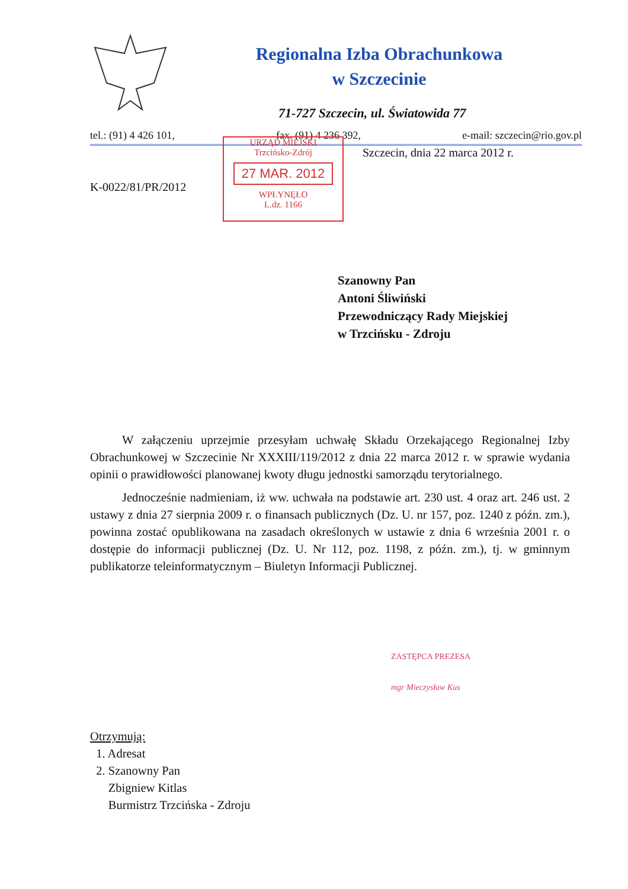Regionalna Izba Obrachunkowa
w Szczecinie
71-727 Szczecin, ul. Światowida 77
tel.: (91) 4 426 101, fax. (91) 4 236 392, e-mail: szczecin@rio.gov.pl
URZĄD MIEJSKI
Trzcińsko-Zdrój
27 MAR. 2012
WPŁYNĘŁO
L.dz. 1166
Szczecin, dnia 22 marca 2012 r.
K-0022/81/PR/2012
Szanowny Pan
Antoni Śliwiński
Przewodniczący Rady Miejskiej
w Trzcińsku - Zdroju
W załączeniu uprzejmie przesyłam uchwałę Składu Orzekającego Regionalnej Izby Obrachunkowej w Szczecinie Nr XXXIII/119/2012 z dnia 22 marca 2012 r. w sprawie wydania opinii o prawidłowości planowanej kwoty długu jednostki samorządu terytorialnego.
Jednocześnie nadmieniam, iż ww. uchwała na podstawie art. 230 ust. 4 oraz art. 246 ust. 2 ustawy z dnia 27 sierpnia 2009 r. o finansach publicznych (Dz. U. nr 157, poz. 1240 z późn. zm.), powinna zostać opublikowana na zasadach określonych w ustawie z dnia 6 września 2001 r. o dostępie do informacji publicznej (Dz. U. Nr 112, poz. 1198, z późn. zm.), tj. w gminnym publikatorze teleinformatycznym – Biuletyn Informacji Publicznej.
ZASTĘPCA PREZESA
mgr Mieczysław Kus
Otrzymują:
1. Adresat
2. Szanowny Pan
Zbigniew Kitlas
Burmistrz Trzcińska - Zdroju